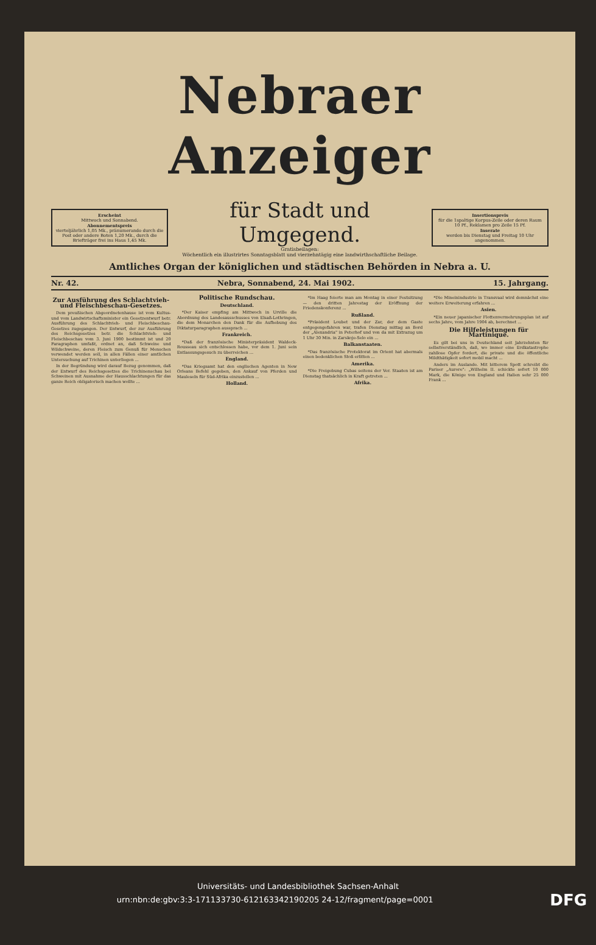Nebraer Anzeiger
Erscheint
Mittwoch und Sonnabend.
Abonnementspreis
vierteljährlich 1,05 Mk., pränumerando durch die Post oder andere Boten 1,20 Mk., durch die Briefträger frei ins Haus 1,45 Mk.
für Stadt und Umgegend.
Gratisbeilagen:
Wöchentlich ein illustrirtes Sonntagsblatt und vierzehntägig eine landwirthschaftliche Beilage.
Insertionspreis
für die 1spaltige Korpus-Zeile oder deren Raum 10 Pf., Reklamen pro Zeile 15 Pf.
Inserate
werden bis Dienstag und Freitag 10 Uhr angenommen.
Amtliches Organ der königlichen und städtischen Behörden in Nebra a. U.
Nr. 42. Nebra, Sonnabend, 24. Mai 1902. 15. Jahrgang.
Zur Ausführung des Schlachtvieh- und Fleischbeschau-Gesetzes.
Dem preußischen Abgeordnetenhause ist vom Kultus- und vom Landwirtschaftsminister ein Gesetzentwurf betr. Ausführung des Schlachtvieh- und Fleischbeschau-Gesetzes zugegangen. Der Entwurf, der zur Ausführung des Reichsgesetzes betr. die Schlachtvieh- und Fleischbeschau vom 3. Juni 1900 bestimmt ist und 20 Paragraphen umfaßt, ordnet an, daß Schweine und Wildschweine, deren Fleisch zum Genuß für Menschen verwendet werden soll, in allen Fällen einer amtlichen Untersuchung auf Trichinen unterliegen ...
In der Begründung wird darauf Bezug genommen, daß der Entwurf des Reichsgesetzes die Trichinenschau bei Schweinen mit Ausnahme der Hausschlachtungen für das ganze Reich obligatorisch machen wollte ...
Politische Rundschau.
Deutschland.
*Der Kaiser empfing am Mittwoch in Urville die Abordnung des Landesausschusses von Elsaß-Lothringen, die dem Monarchen den Dank für die Aufhebung des Diktaturparagraphen aussprach ...
Frankreich.
*Daß der französische Ministerpräsident Waldeck-Rousseau sich entschlossen habe, vor dem 1. Juni sein Entlassungsgesuch zu überreichen ...
England.
*Das Kriegsamt hat den englischen Agenten in New Orleans Befehl gegeben, den Ankauf von Pferden und Mauleseln für Süd-Afrika einzustellen ...
Holland.
*Im Haag feierte man am Montag in einer Festsitzung — den dritten Jahrestag der Eröffnung der Friedenskonferenz ...
Rußland.
*Präsident Loubet und der Zar, der dem Gaste entgegengefahren war, trafen Dienstag mittag an Bord der „Alexandria" in Peterhof und von da mit Extrazug um 1 Uhr 30 Min. in Zarskoje-Selo ein ...
Balkanstaaten.
*Das französische Protektorat im Orient hat abermals einen bedenklichen Stoß erlitten ...
Amerika.
*Die Freigebung Cubas seitens der Ver. Staaten ist am Dienstag thatsächlich in Kraft getreten ...
Afrika.
*Die Mineinindustrie in Transvaal wird demnächst eine weitere Erweiterung erfahren ...
Asien.
*Ein neuer japanischer Flottenvermehrungsplan ist auf sechs Jahre, vom Jahre 1904 ab, berechnet ...
Die Hilfeleistungen für Martinique.
Es gilt bei uns in Deutschland seit Jahrzehnten für selbstverständlich, daß, wo immer eine Erdkatastrophe zahllose Opfer fordert, die private und die öffentliche Mildthätigkeit sofort mobil macht ...
Anders im Auslande. Mit bitterem Spott schreibt die Pariser „Aurore": „Wilhelm II. schickte sofort 10 000 Mark, die Könige von England und Italien sehr 25 000 Frank ...
Universitäts- und Landesbibliothek Sachsen-Anhalt
urn:nbn:de:gbv:3:3-171133730-612163342190205 24-12/fragment/page=0001 DFG